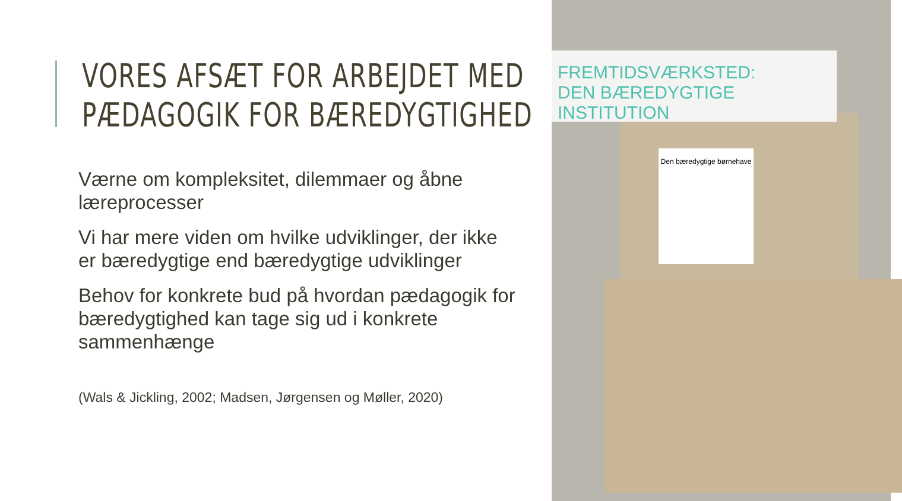VORES AFSÆT FOR ARBEJDET MED
PÆDAGOGIK FOR BÆREDYGTIGHED
Værne om kompleksitet, dilemmaer og åbne læreprocesser
Vi har mere viden om hvilke udviklinger, der ikke er bæredygtige end bæredygtige udviklinger
Behov for konkrete bud på hvordan pædagogik for bæredygtighed kan tage sig ud i konkrete sammenhænge
(Wals & Jickling, 2002; Madsen, Jørgensen og Møller, 2020)
FREMTIDSVÆRKSTED:
DEN BÆREDYGTIGE INSTITUTION
Den bæredygtige børnehave